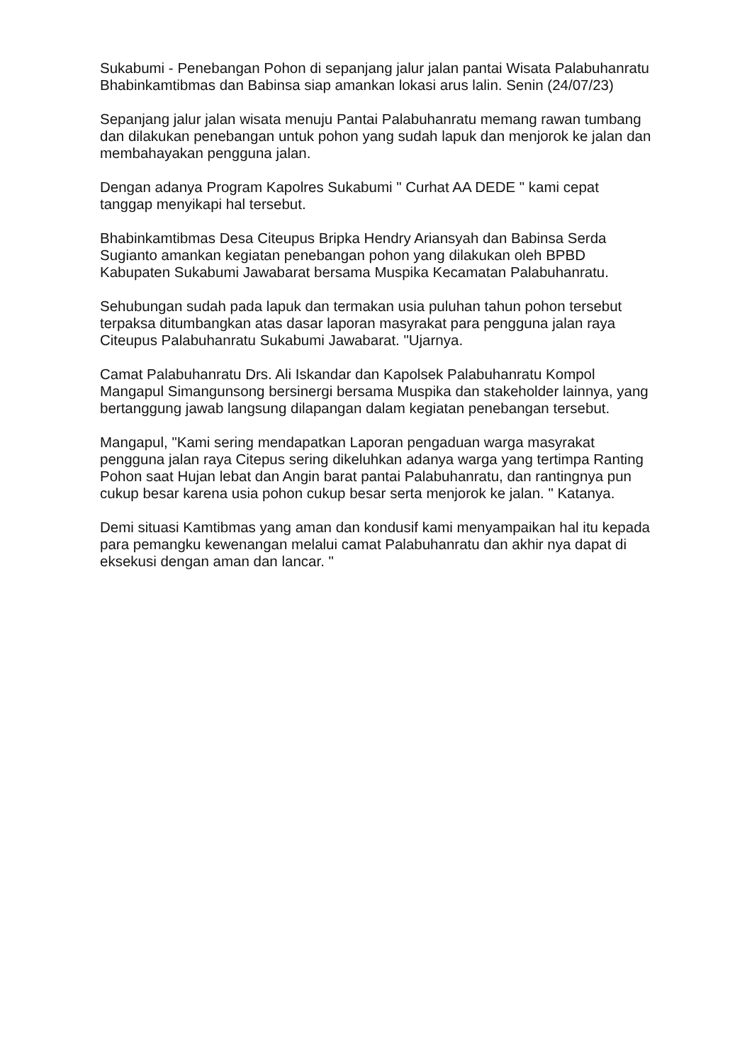Sukabumi - Penebangan Pohon di sepanjang jalur jalan pantai Wisata Palabuhanratu Bhabinkamtibmas dan Babinsa siap amankan lokasi arus lalin. Senin (24/07/23)
Sepanjang jalur jalan wisata menuju Pantai Palabuhanratu memang rawan tumbang dan dilakukan penebangan untuk pohon yang sudah lapuk dan menjorok ke jalan dan membahayakan pengguna jalan.
Dengan adanya Program Kapolres Sukabumi " Curhat AA DEDE " kami cepat tanggap menyikapi hal tersebut.
Bhabinkamtibmas Desa Citeupus Bripka Hendry Ariansyah dan Babinsa Serda Sugianto amankan kegiatan penebangan pohon yang dilakukan oleh BPBD Kabupaten Sukabumi Jawabarat bersama Muspika Kecamatan Palabuhanratu.
Sehubungan sudah pada lapuk dan termakan usia puluhan tahun pohon tersebut terpaksa ditumbangkan atas dasar laporan masyrakat para pengguna jalan raya Citeupus Palabuhanratu Sukabumi Jawabarat. "Ujarnya.
Camat Palabuhanratu Drs. Ali Iskandar dan Kapolsek Palabuhanratu Kompol Mangapul Simangunsong bersinergi bersama Muspika dan stakeholder lainnya, yang bertanggung jawab langsung dilapangan dalam kegiatan penebangan tersebut.
Mangapul, "Kami sering mendapatkan Laporan pengaduan warga masyrakat pengguna jalan raya Citepus sering dikeluhkan adanya warga yang tertimpa Ranting Pohon saat Hujan lebat dan Angin barat pantai Palabuhanratu, dan rantingnya pun cukup besar karena usia pohon cukup besar serta menjorok ke jalan. " Katanya.
Demi situasi Kamtibmas yang aman dan kondusif kami menyampaikan hal itu kepada para pemangku kewenangan melalui camat Palabuhanratu dan akhir nya dapat di eksekusi dengan aman dan lancar. "